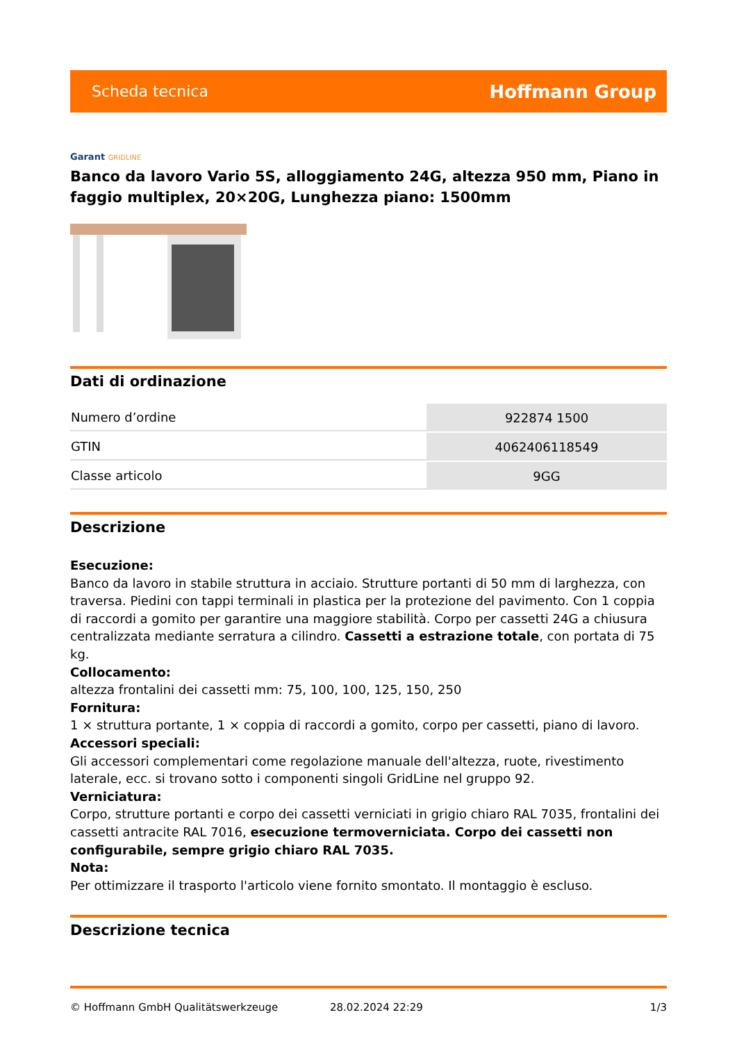Scheda tecnica
Hoffmann Group
Garant GRIDLINE
Banco da lavoro Vario 5S, alloggiamento 24G, altezza 950 mm, Piano in faggio multiplex, 20×20G, Lunghezza piano: 1500mm
Dati di ordinazione
| Numero d’ordine | 922874 1500 |
| GTIN | 4062406118549 |
| Classe articolo | 9GG |
Descrizione
Esecuzione:
Banco da lavoro in stabile struttura in acciaio. Strutture portanti di 50 mm di larghezza, con traversa. Piedini con tappi terminali in plastica per la protezione del pavimento. Con 1 coppia di raccordi a gomito per garantire una maggiore stabilità. Corpo per cassetti 24G a chiusura centralizzata mediante serratura a cilindro. Cassetti a estrazione totale, con portata di 75 kg.
Collocamento:
altezza frontalini dei cassetti mm: 75, 100, 100, 125, 150, 250
Fornitura:
1 × struttura portante, 1 × coppia di raccordi a gomito, corpo per cassetti, piano di lavoro.
Accessori speciali:
Gli accessori complementari come regolazione manuale dell'altezza, ruote, rivestimento laterale, ecc. si trovano sotto i componenti singoli GridLine nel gruppo 92.
Verniciatura:
Corpo, strutture portanti e corpo dei cassetti verniciati in grigio chiaro RAL 7035, frontalini dei cassetti antracite RAL 7016, esecuzione termoverniciata. Corpo dei cassetti non configurabile, sempre grigio chiaro RAL 7035.
Nota:
Per ottimizzare il trasporto l'articolo viene fornito smontato. Il montaggio è escluso.
Descrizione tecnica
© Hoffmann GmbH Qualitätswerkzeuge 28.02.2024 22:29 1/3